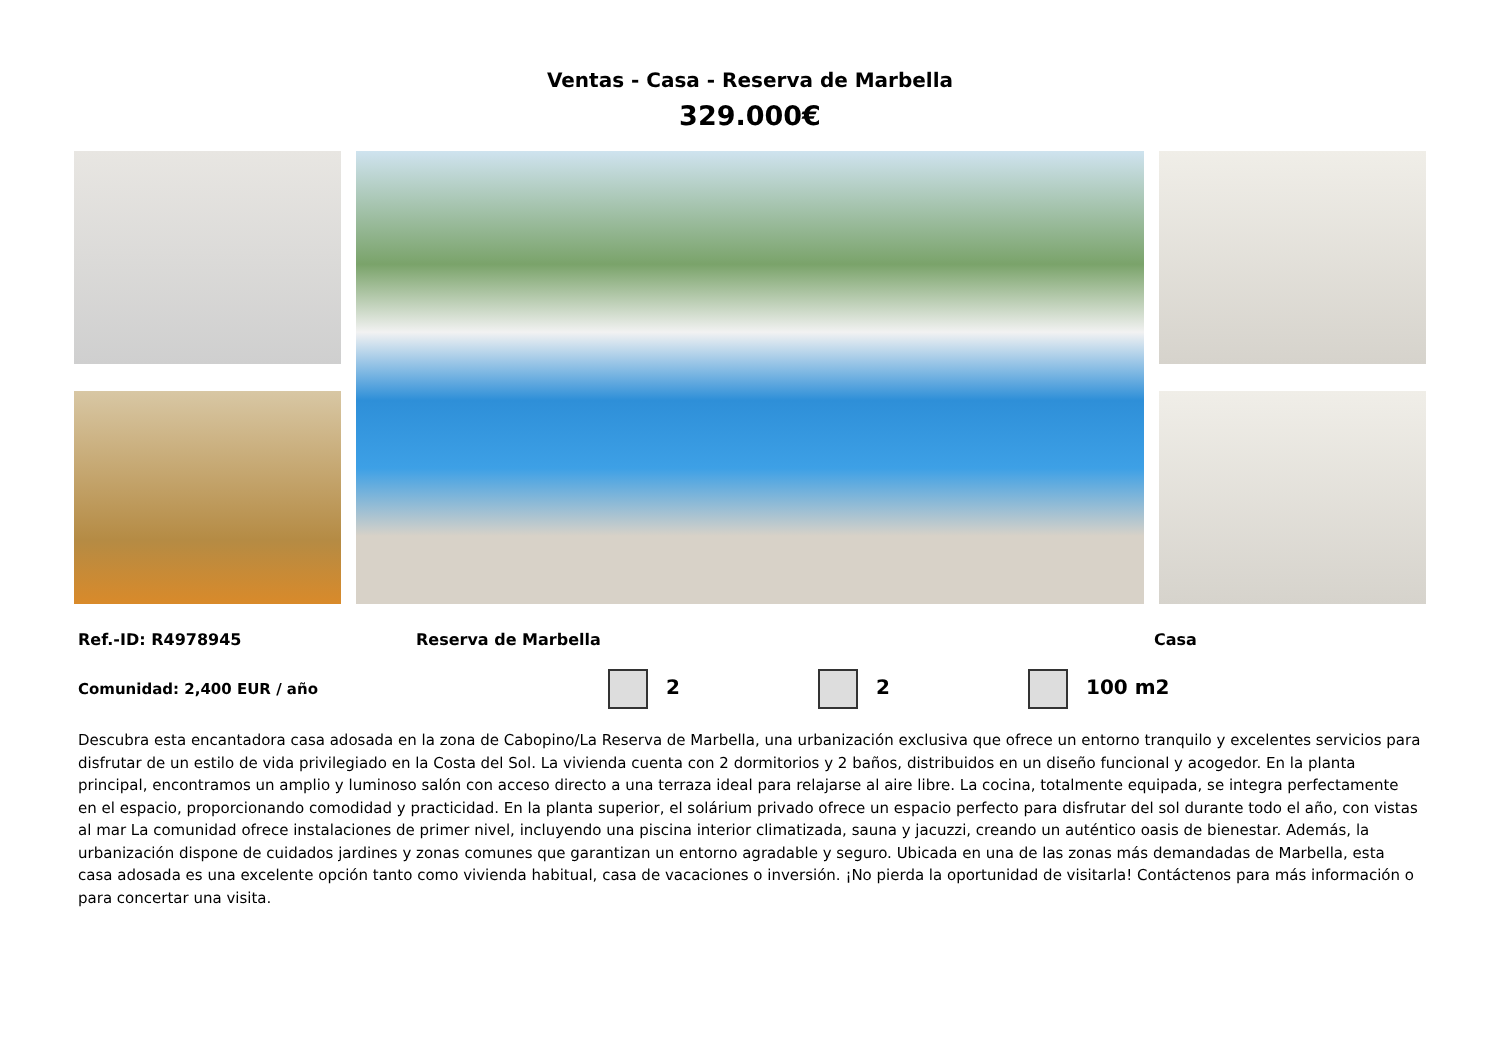Ventas - Casa - Reserva de Marbella
329.000€
Ref.-ID: R4978945 Reserva de Marbella Casa
Comunidad: 2,400 EUR / año 2 2 100 m2
Descubra esta encantadora casa adosada en la zona de Cabopino/La Reserva de Marbella, una urbanización exclusiva que ofrece un entorno tranquilo y excelentes servicios para disfrutar de un estilo de vida privilegiado en la Costa del Sol. La vivienda cuenta con 2 dormitorios y 2 baños, distribuidos en un diseño funcional y acogedor. En la planta principal, encontramos un amplio y luminoso salón con acceso directo a una terraza ideal para relajarse al aire libre. La cocina, totalmente equipada, se integra perfectamente en el espacio, proporcionando comodidad y practicidad. En la planta superior, el solárium privado ofrece un espacio perfecto para disfrutar del sol durante todo el año, con vistas al mar La comunidad ofrece instalaciones de primer nivel, incluyendo una piscina interior climatizada, sauna y jacuzzi, creando un auténtico oasis de bienestar. Además, la urbanización dispone de cuidados jardines y zonas comunes que garantizan un entorno agradable y seguro. Ubicada en una de las zonas más demandadas de Marbella, esta casa adosada es una excelente opción tanto como vivienda habitual, casa de vacaciones o inversión. ¡No pierda la oportunidad de visitarla! Contáctenos para más información o para concertar una visita.